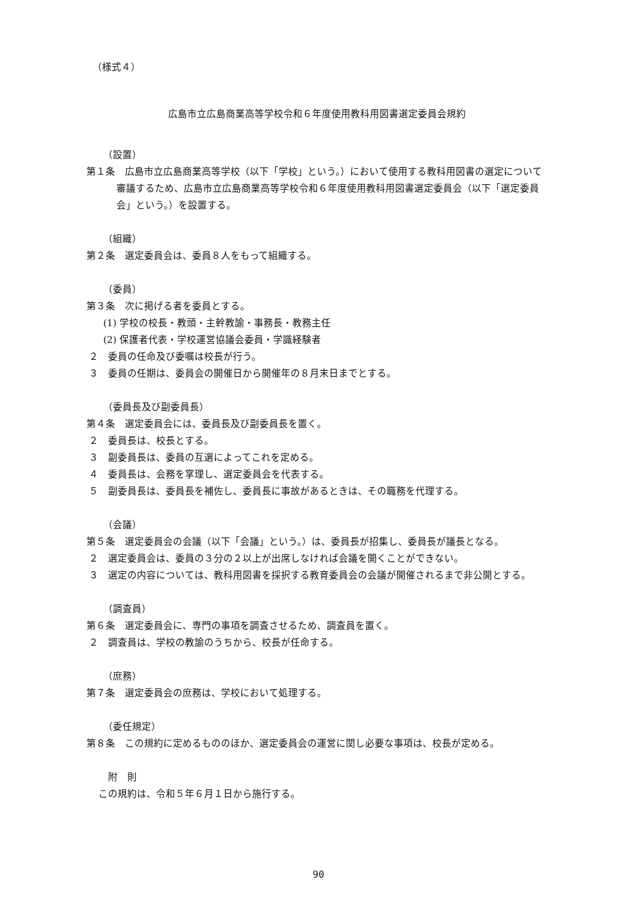（様式４）
広島市立広島商業高等学校令和６年度使用教科用図書選定委員会規約
（設置）
第１条　広島市立広島商業高等学校（以下「学校」という。）において使用する教科用図書の選定について審議するため、広島市立広島商業高等学校令和６年度使用教科用図書選定委員会（以下「選定委員会」という。）を設置する。
（組織）
第２条　選定委員会は、委員８人をもって組織する。
（委員）
第３条　次に掲げる者を委員とする。
(1) 学校の校長・教頭・主幹教諭・事務長・教務主任
(2) 保護者代表・学校運営協議会委員・学識経験者
２　委員の任命及び委嘱は校長が行う。
３　委員の任期は、委員会の開催日から開催年の８月末日までとする。
（委員長及び副委員長）
第４条　選定委員会には、委員長及び副委員長を置く。
２　委員長は、校長とする。
３　副委員長は、委員の互選によってこれを定める。
４　委員長は、会務を掌理し、選定委員会を代表する。
５　副委員長は、委員長を補佐し、委員長に事故があるときは、その職務を代理する。
（会議）
第５条　選定委員会の会議（以下「会議」という。）は、委員長が招集し、委員長が議長となる。
２　選定委員会は、委員の３分の２以上が出席しなければ会議を開くことができない。
３　選定の内容については、教科用図書を採択する教育委員会の会議が開催されるまで非公開とする。
（調査員）
第６条　選定委員会に、専門の事項を調査させるため、調査員を置く。
２　調査員は、学校の教諭のうちから、校長が任命する。
（庶務）
第７条　選定委員会の庶務は、学校において処理する。
（委任規定）
第８条　この規約に定めるもののほか、選定委員会の運営に関し必要な事項は、校長が定める。
附　則
この規約は、令和５年６月１日から施行する。
90